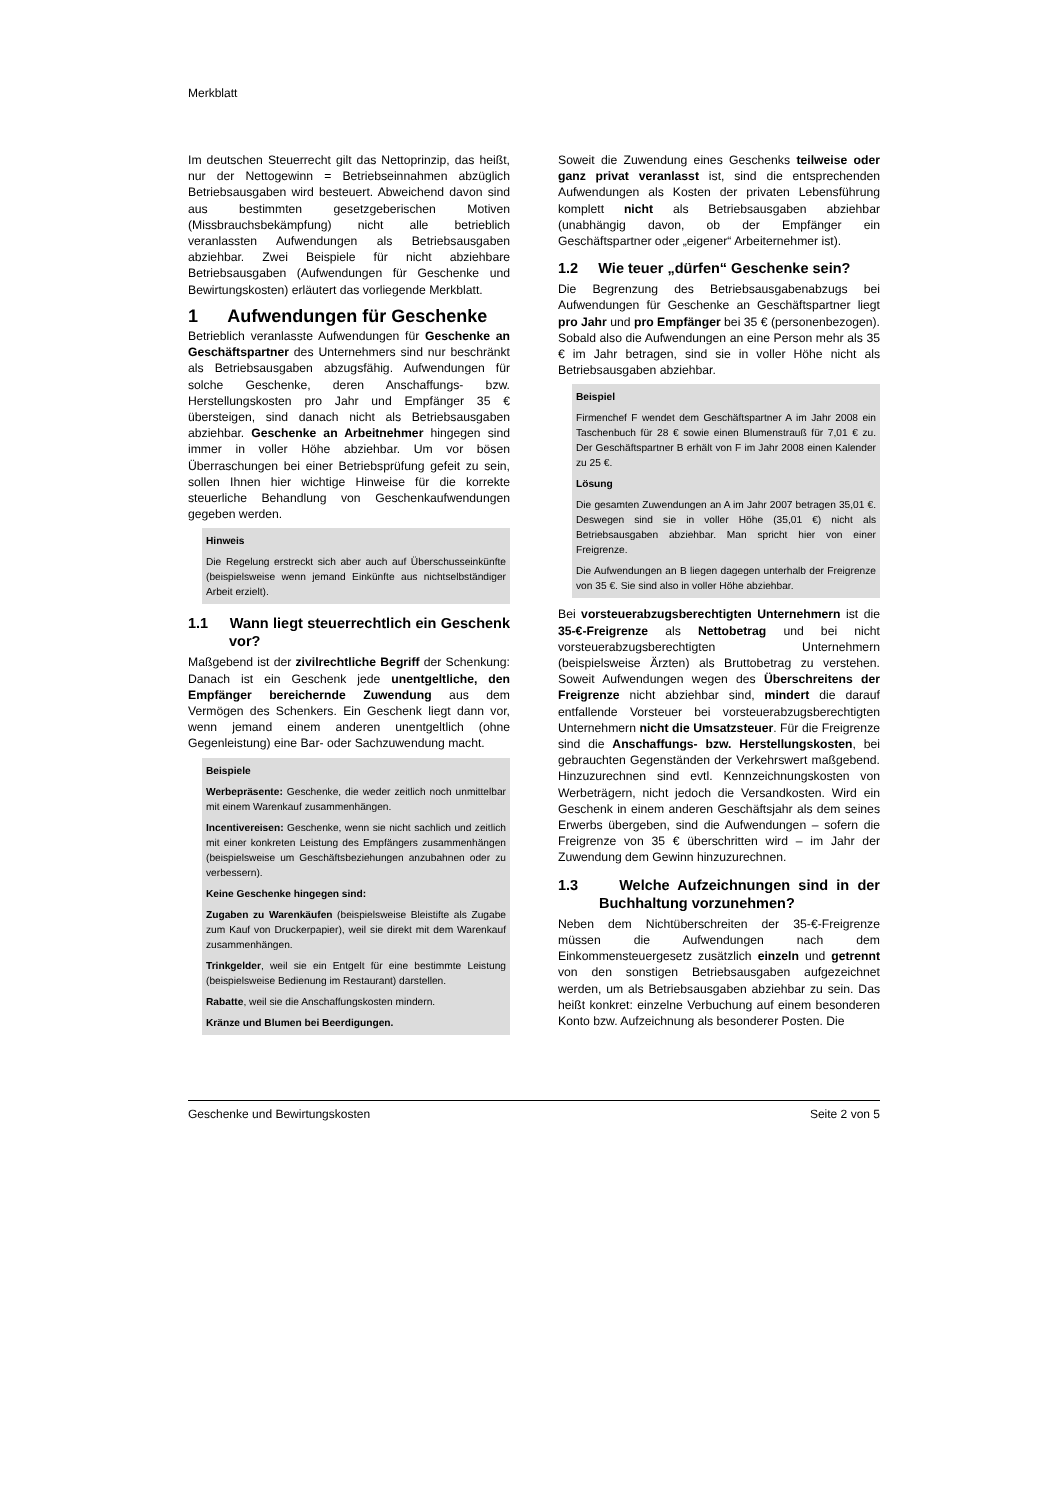Merkblatt
Im deutschen Steuerrecht gilt das Nettoprinzip, das heißt, nur der Nettogewinn = Betriebseinnahmen abzüglich Betriebsausgaben wird besteuert. Abweichend davon sind aus bestimmten gesetzgeberischen Motiven (Missbrauchsbekämpfung) nicht alle betrieblich veranlassten Aufwendungen als Betriebsausgaben abziehbar. Zwei Beispiele für nicht abziehbare Betriebsausgaben (Aufwendungen für Geschenke und Bewirtungskosten) erläutert das vorliegende Merkblatt.
1 Aufwendungen für Geschenke
Betrieblich veranlasste Aufwendungen für Geschenke an Geschäftspartner des Unternehmers sind nur beschränkt als Betriebsausgaben abzugsfähig. Aufwendungen für solche Geschenke, deren Anschaffungs- bzw. Herstellungskosten pro Jahr und Empfänger 35 € übersteigen, sind danach nicht als Betriebsausgaben abziehbar. Geschenke an Arbeitnehmer hingegen sind immer in voller Höhe abziehbar. Um vor bösen Überraschungen bei einer Betriebsprüfung gefeit zu sein, sollen Ihnen hier wichtige Hinweise für die korrekte steuerliche Behandlung von Geschenkaufwendungen gegeben werden.
Hinweis
Die Regelung erstreckt sich aber auch auf Überschusseinkünfte (beispielsweise wenn jemand Einkünfte aus nichtselbständiger Arbeit erzielt).
1.1 Wann liegt steuerrechtlich ein Geschenk vor?
Maßgebend ist der zivilrechtliche Begriff der Schenkung: Danach ist ein Geschenk jede unentgeltliche, den Empfänger bereichernde Zuwendung aus dem Vermögen des Schenkers. Ein Geschenk liegt dann vor, wenn jemand einem anderen unentgeltlich (ohne Gegenleistung) eine Bar- oder Sachzuwendung macht.
Beispiele
Werbepräsente: Geschenke, die weder zeitlich noch unmittelbar mit einem Warenkauf zusammenhängen.
Incentivereisen: Geschenke, wenn sie nicht sachlich und zeitlich mit einer konkreten Leistung des Empfängers zusammenhängen (beispielsweise um Geschäftsbeziehungen anzubahnen oder zu verbessern).
Keine Geschenke hingegen sind:
Zugaben zu Warenkäufen (beispielsweise Bleistifte als Zugabe zum Kauf von Druckerpapier), weil sie direkt mit dem Warenkauf zusammenhängen.
Trinkgelder, weil sie ein Entgelt für eine bestimmte Leistung (beispielsweise Bedienung im Restaurant) darstellen.
Rabatte, weil sie die Anschaffungskosten mindern.
Kränze und Blumen bei Beerdigungen.
Soweit die Zuwendung eines Geschenks teilweise oder ganz privat veranlasst ist, sind die entsprechenden Aufwendungen als Kosten der privaten Lebensführung komplett nicht als Betriebsausgaben abziehbar (unabhängig davon, ob der Empfänger ein Geschäftspartner oder „eigener“ Arbeiternehmer ist).
1.2 Wie teuer „dürfen“ Geschenke sein?
Die Begrenzung des Betriebsausgabenabzugs bei Aufwendungen für Geschenke an Geschäftspartner liegt pro Jahr und pro Empfänger bei 35 € (personenbezogen). Sobald also die Aufwendungen an eine Person mehr als 35 € im Jahr betragen, sind sie in voller Höhe nicht als Betriebsausgaben abziehbar.
Beispiel
Firmenchef F wendet dem Geschäftspartner A im Jahr 2008 ein Taschenbuch für 28 € sowie einen Blumenstrauß für 7,01 € zu. Der Geschäftspartner B erhält von F im Jahr 2008 einen Kalender zu 25 €.
Lösung
Die gesamten Zuwendungen an A im Jahr 2007 betragen 35,01 €. Deswegen sind sie in voller Höhe (35,01 €) nicht als Betriebsausgaben abziehbar. Man spricht hier von einer Freigrenze.
Die Aufwendungen an B liegen dagegen unterhalb der Freigrenze von 35 €. Sie sind also in voller Höhe abziehbar.
Bei vorsteuerabzugsberechtigten Unternehmern ist die 35-€-Freigrenze als Nettobetrag und bei nicht vorsteuerabzugsberechtigten Unternehmern (beispielsweise Ärzten) als Bruttobetrag zu verstehen. Soweit Aufwendungen wegen des Überschreitens der Freigrenze nicht abziehbar sind, mindert die darauf entfallende Vorsteuer bei vorsteuerabzugsberechtigten Unternehmern nicht die Umsatzsteuer. Für die Freigrenze sind die Anschaffungs- bzw. Herstellungskosten, bei gebrauchten Gegenständen der Verkehrswert maßgebend. Hinzuzurechnen sind evtl. Kennzeichnungskosten von Werbeträgern, nicht jedoch die Versandkosten. Wird ein Geschenk in einem anderen Geschäftsjahr als dem seines Erwerbs übergeben, sind die Aufwendungen – sofern die Freigrenze von 35 € überschritten wird – im Jahr der Zuwendung dem Gewinn hinzuzurechnen.
1.3 Welche Aufzeichnungen sind in der Buchhaltung vorzunehmen?
Neben dem Nichtüberschreiten der 35-€-Freigrenze müssen die Aufwendungen nach dem Einkommensteuergesetz zusätzlich einzeln und getrennt von den sonstigen Betriebsausgaben aufgezeichnet werden, um als Betriebsausgaben abziehbar zu sein. Das heißt konkret: einzelne Verbuchung auf einem besonderen Konto bzw. Aufzeichnung als besonderer Posten. Die
Geschenke und Bewirtungskosten Seite 2 von 5